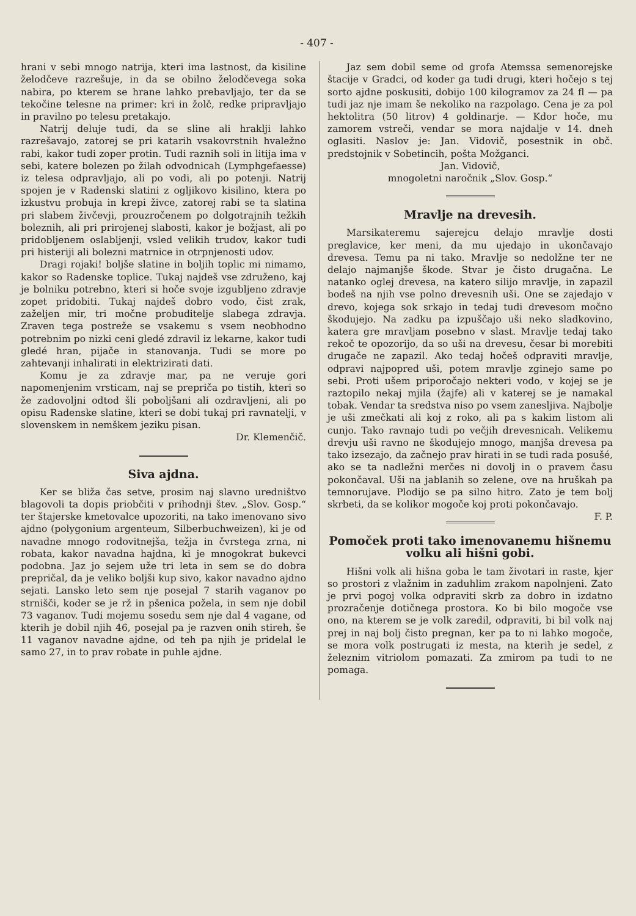- 407 -
hrani v sebi mnogo natrija, kteri ima lastnost, da kisiline želodčeve razrešuje, in da se obilno želodčevega soka nabira, po kterem se hrane lahko prebavljajo, ter da se tekočine telesne na primer: kri in žolč, redke pripravljajo in pravilno po telesu pretakajo.
Natrij deluje tudi, da se sline ali hraklji lahko razrešavajo, zatorej se pri katarih vsakovrstnih hvaležno rabi, kakor tudi zoper protin. Tudi raznih soli in litija ima v sebi, katere bolezen po žilah odvodnicah (Lymphgefaesse) iz telesa odpravljajo, ali po vodi, ali po potenji. Natrij spojen je v Radenski slatini z ogljikovo kisilino, ktera po izkustvu probuja in krepi živce, zatorej rabi se ta slatina pri slabem živčevji, prouzročenem po dolgotrajnih težkih boleznih, ali pri prirojenej slabosti, kakor je božjast, ali po pridobljenem oslabljenji, vsled velikih trudov, kakor tudi pri histeriji ali bolezni matrnice in otrpnjenosti udov.
Dragi rojaki! boljše slatine in boljih toplic mi nimamo, kakor so Radenske toplice. Tukaj najdeš vse združeno, kaj je bolniku potrebno, kteri si hoče svoje izgubljeno zdravje zopet pridobiti. Tukaj najdeš dobro vodo, čist zrak, zaželjen mir, tri močne probuditelje slabega zdravja. Zraven tega postreže se vsakemu s vsem neobhodno potrebnim po nizki ceni gledé zdravil iz lekarne, kakor tudi gledé hran, pijače in stanovanja. Tudi se more po zahtevanji inhalirati in elektrizirati dati.
Komu je za zdravje mar, pa ne veruje gori napomenjenim vrsticam, naj se prepriča po tistih, kteri so že zadovoljni odtod šli poboljšani ali ozdravljeni, ali po opisu Radenske slatine, kteri se dobi tukaj pri ravnatelji, v slovenskem in nemškem jeziku pisan.
Dr. Klemenčič.
Siva ajdna.
Ker se bliža čas setve, prosim naj slavno uredništvo blagovoli ta dopis priobčiti v prihodnji štev. „Slov. Gosp.“ ter štajerske kmetovalce upozoriti, na tako imenovano sivo ajdno (polygonium argenteum, Silberbuchweizen), ki je od navadne mnogo rodovitnejša, težja in čvrstega zrna, ni robata, kakor navadna hajdna, ki je mnogokrat bukevci podobna. Jaz jo sejem uže tri leta in sem se do dobra prepričal, da je veliko boljši kup sivo, kakor navadno ajdno sejati. Lansko leto sem nje posejal 7 starih vaganov po strnišči, koder se je rž in pšenica požela, in sem nje dobil 73 vaganov. Tudi mojemu sosedu sem nje dal 4 vagane, od kterih je dobil njih 46, posejal pa je razven onih stireh, še 11 vaganov navadne ajdne, od teh pa njih je pridelal le samo 27, in to prav robate in puhle ajdne.
Jaz sem dobil seme od grofa Atemssa semenorejske štacije v Gradci, od koder ga tudi drugi, kteri hočejo s tej sorto ajdne poskusiti, dobijo 100 kilogramov za 24 fl — pa tudi jaz nje imam še nekoliko na razpolago. Cena je za pol hektolitra (50 litrov) 4 goldinarje. — Kdor hoče, mu zamorem vstreči, vendar se mora najdalje v 14. dneh oglasiti. Naslov je: Jan. Vidovič, posestnik in obč. predstojnik v Sobetincih, pošta Možganci.
Jan. Vidovič,
mnogoletni naročnik „Slov. Gosp.“
Mravlje na drevesih.
Marsikateremu sajerejcu delajo mravlje dosti preglavice, ker meni, da mu ujedajo in ukončavajo drevesa. Temu pa ni tako. Mravlje so nedolžne ter ne delajo najmanjše škode. Stvar je čisto drugačna. Le natanko oglej drevesa, na katero silijo mravlje, in zapazil bodeš na njih vse polno drevesnih uši. One se zajedajo v drevo, kojega sok srkajo in tedaj tudi drevesom močno škodujejo. Na zadku pa izpuščajo uši neko sladkovino, katera gre mravljam posebno v slast. Mravlje tedaj tako rekoč te opozorijo, da so uši na drevesu, česar bi morebiti drugače ne zapazil. Ako tedaj hočeš odpraviti mravlje, odpravi najpopred uši, potem mravlje zginejo same po sebi. Proti ušem priporočajo nekteri vodo, v kojej se je raztopilo nekaj mjila (žajfe) ali v katerej se je namakal tobak. Vendar ta sredstva niso po vsem zanesljiva. Najbolje je uši zmečkati ali koj z roko, ali pa s kakim listom ali cunjo. Tako ravnajo tudi po večjih drevesnicah. Velikemu drevju uši ravno ne škodujejo mnogo, manjša drevesa pa tako izsezajo, da začnejo prav hirati in se tudi rada posušé, ako se ta nadležni merčes ni dovolj in o pravem času pokončaval. Uši na jablanih so zelene, ove na hruškah pa temnorujave. Plodijo se pa silno hitro. Zato je tem bolj skrbeti, da se kolikor mogoče koj proti pokončavajo. F. P.
Pomoček proti tako imenovanemu hišnemu volku ali hišni gobi.
Hišni volk ali hišna goba le tam životari in raste, kjer so prostori z vlažnim in zaduhlim zrakom napolnjeni. Zato je prvi pogoj volka odpraviti skrb za dobro in izdatno prozračenje dotičnega prostora. Ko bi bilo mogoče vse ono, na kterem se je volk zaredil, odpraviti, bi bil volk naj prej in naj bolj čisto pregnan, ker pa to ni lahko mogoče, se mora volk postrugati iz mesta, na kterih je sedel, z železnim vitriolom pomazati. Za zmirom pa tudi to ne pomaga.